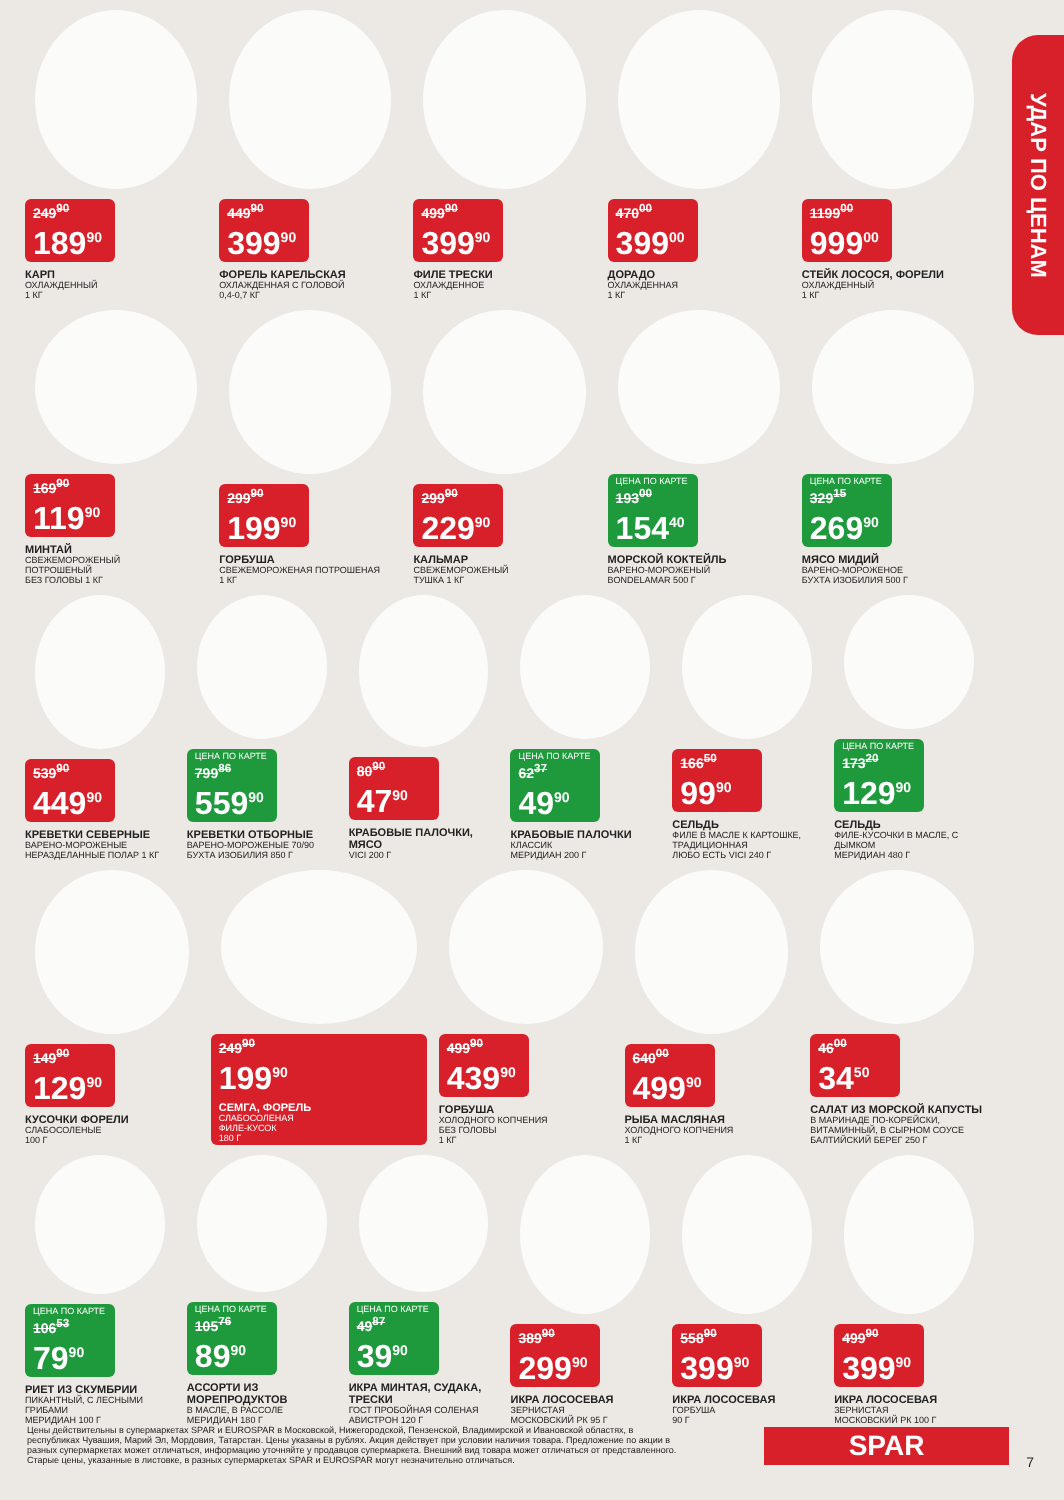УДАР ПО ЦЕНАМ
249<sup>90</sup>
189<sup>90</sup>
КАРП
ОХЛАЖДЕННЫЙ
1 КГ
449<sup>90</sup>
399<sup>90</sup>
ФОРЕЛЬ КАРЕЛЬСКАЯ
ОХЛАЖДЕННАЯ С ГОЛОВОЙ
0,4-0,7 КГ
499<sup>90</sup>
399<sup>90</sup>
ФИЛЕ ТРЕСКИ
ОХЛАЖДЕННОЕ
1 КГ
470<sup>00</sup>
399<sup>00</sup>
ДОРАДО
ОХЛАЖДЕННАЯ
1 КГ
1199<sup>00</sup>
999<sup>00</sup>
СТЕЙК ЛОСОСЯ, ФОРЕЛИ
ОХЛАЖДЕННЫЙ
1 КГ
169<sup>90</sup>
119<sup>90</sup>
МИНТАЙ
СВЕЖЕМОРОЖЕНЫЙ
ПОТРОШЕНЫЙ
БЕЗ ГОЛОВЫ 1 КГ
299<sup>90</sup>
199<sup>90</sup>
ГОРБУША
СВЕЖЕМОРОЖЕНАЯ ПОТРОШЕНАЯ
1 КГ
299<sup>90</sup>
229<sup>90</sup>
КАЛЬМАР
СВЕЖЕМОРОЖЕНЫЙ
ТУШКА 1 КГ
ЦЕНА ПО КАРТЕ
193<sup>00</sup>
154<sup>40</sup>
МОРСКОЙ КОКТЕЙЛЬ
ВАРЕНО-МОРОЖЕНЫЙ
BONDELAMAR 500 Г
ЦЕНА ПО КАРТЕ
329<sup>15</sup>
269<sup>90</sup>
МЯСО МИДИЙ
ВАРЕНО-МОРОЖЕНОЕ
БУХТА ИЗОБИЛИЯ 500 Г
539<sup>90</sup>
449<sup>90</sup>
КРЕВЕТКИ СЕВЕРНЫЕ
ВАРЕНО-МОРОЖЕНЫЕ
НЕРАЗДЕЛАННЫЕ ПОЛАР 1 КГ
ЦЕНА ПО КАРТЕ
799<sup>86</sup>
559<sup>90</sup>
КРЕВЕТКИ ОТБОРНЫЕ
ВАРЕНО-МОРОЖЕНЫЕ 70/90
БУХТА ИЗОБИЛИЯ 850 Г
80<sup>90</sup>
47<sup>90</sup>
КРАБОВЫЕ ПАЛОЧКИ, МЯСО
VICI 200 Г
ЦЕНА ПО КАРТЕ
62<sup>37</sup>
49<sup>90</sup>
КРАБОВЫЕ ПАЛОЧКИ
КЛАССИК
МЕРИДИАН 200 Г
166<sup>50</sup>
99<sup>90</sup>
СЕЛЬДЬ
ФИЛЕ В МАСЛЕ К КАРТОШКЕ, ТРАДИЦИОННАЯ
ЛЮБО ЕСТЬ VICI 240 Г
ЦЕНА ПО КАРТЕ
173<sup>20</sup>
129<sup>90</sup>
СЕЛЬДЬ
ФИЛЕ-КУСОЧКИ В МАСЛЕ, С ДЫМКОМ
МЕРИДИАН 480 Г
149<sup>90</sup>
129<sup>90</sup>
КУСОЧКИ ФОРЕЛИ
СЛАБОСОЛЕНЫЕ
100 Г
249<sup>90</sup>
199<sup>90</sup>
СЕМГА, ФОРЕЛЬ
СЛАБОСОЛЕНАЯ
ФИЛЕ-КУСОК
180 Г
499<sup>90</sup>
439<sup>90</sup>
ГОРБУША
ХОЛОДНОГО КОПЧЕНИЯ
БЕЗ ГОЛОВЫ
1 КГ
640<sup>00</sup>
499<sup>90</sup>
РЫБА МАСЛЯНАЯ
ХОЛОДНОГО КОПЧЕНИЯ
1 КГ
46<sup>00</sup>
34<sup>50</sup>
САЛАТ ИЗ МОРСКОЙ КАПУСТЫ
В МАРИНАДЕ ПО-КОРЕЙСКИ, ВИТАМИННЫЙ, В СЫРНОМ СОУСЕ
БАЛТИЙСКИЙ БЕРЕГ 250 Г
ЦЕНА ПО КАРТЕ
106<sup>53</sup>
79<sup>90</sup>
РИЕТ ИЗ СКУМБРИИ
ПИКАНТНЫЙ, С ЛЕСНЫМИ ГРИБАМИ
МЕРИДИАН 100 Г
ЦЕНА ПО КАРТЕ
105<sup>76</sup>
89<sup>90</sup>
АССОРТИ ИЗ МОРЕПРОДУКТОВ
В МАСЛЕ, В РАССОЛЕ
МЕРИДИАН 180 Г
ЦЕНА ПО КАРТЕ
49<sup>87</sup>
39<sup>90</sup>
ИКРА МИНТАЯ, СУДАКА, ТРЕСКИ
ГОСТ ПРОБОЙНАЯ СОЛЕНАЯ
АВИСТРОН 120 Г
389<sup>90</sup>
299<sup>90</sup>
ИКРА ЛОСОСЕВАЯ
ЗЕРНИСТАЯ
МОСКОВСКИЙ РК 95 Г
558<sup>90</sup>
399<sup>90</sup>
ИКРА ЛОСОСЕВАЯ
ГОРБУША
90 Г
499<sup>90</sup>
399<sup>90</sup>
ИКРА ЛОСОСЕВАЯ
ЗЕРНИСТАЯ
МОСКОВСКИЙ РК 100 Г
Цены действительны в супермаркетах SPAR и EUROSPAR в Московской, Нижегородской, Пензенской, Владимирской и Ивановской областях, в республиках Чувашия, Марий Эл, Мордовия, Татарстан. Цены указаны в рублях. Акция действует при условии наличия товара. Предложение по акции в разных супермаркетах может отличаться, информацию уточняйте у продавцов супермаркета. Внешний вид товара может отличаться от представленного. Старые цены, указанные в листовке, в разных супермаркетах SPAR и EUROSPAR могут незначительно отличаться.
SPAR 7